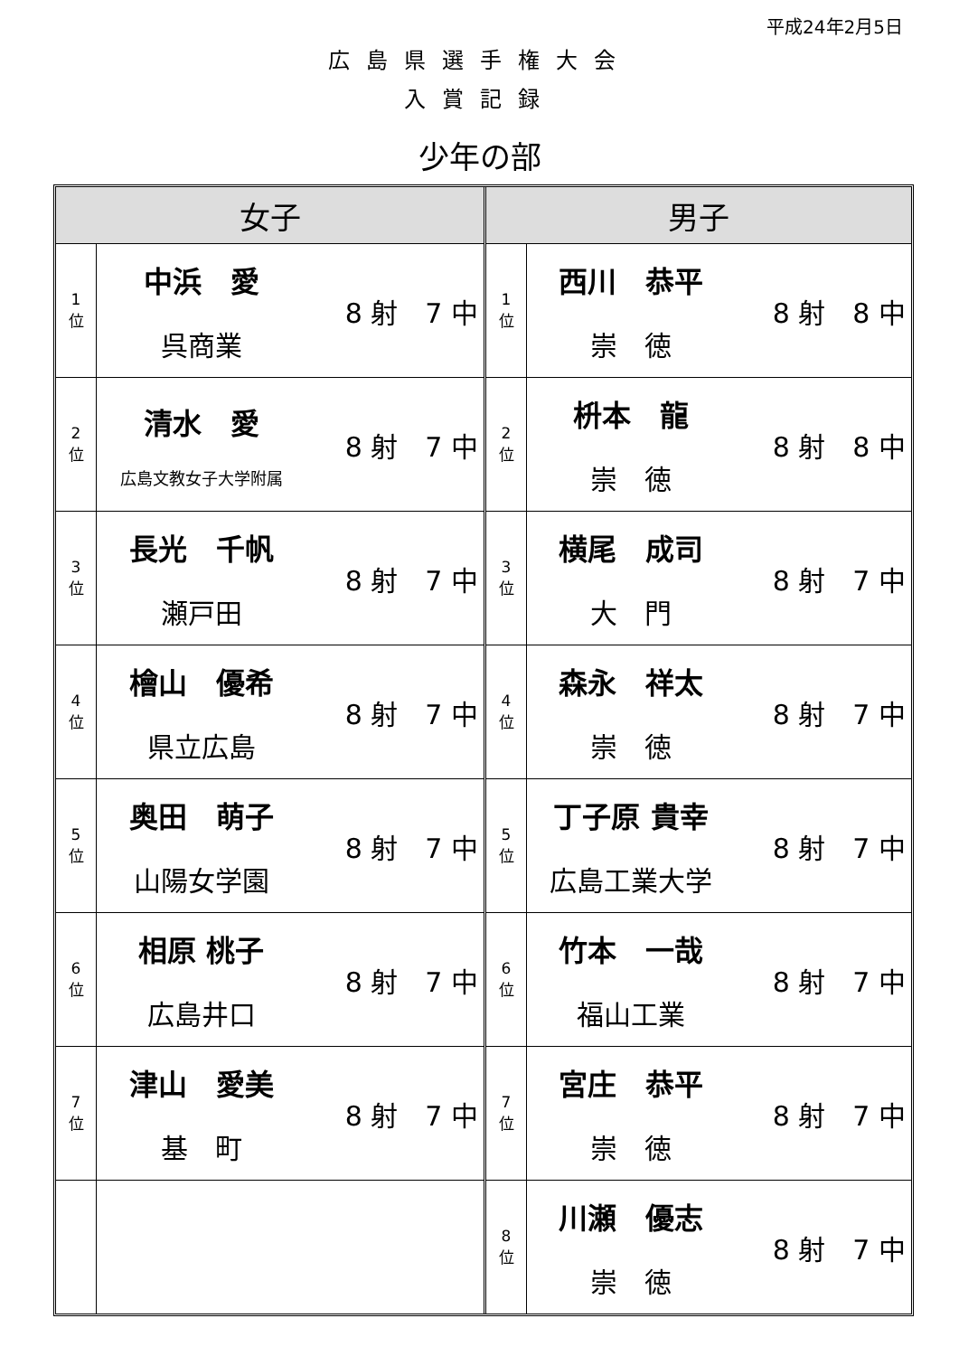平成24年2月5日
広島県選手権大会
入賞記録
少年の部
| 女子 | | |
| --- | --- | --- |
| 1 位 | 中浜 愛 呉商業 | 8 射 7 中 |
| 2 位 | 清水 愛 広島文教女子大学附属 | 8 射 7 中 |
| 3 位 | 長光 千帆 瀬戸田 | 8 射 7 中 |
| 4 位 | 檜山 優希 県立広島 | 8 射 7 中 |
| 5 位 | 奥田 萌子 山陽女学園 | 8 射 7 中 |
| 6 位 | 相原 桃子 広島井口 | 8 射 7 中 |
| 7 位 | 津山 愛美 基 町 | 8 射 7 中 |
| 男子 | | |
| --- | --- | --- |
| 1 位 | 西川 恭平 崇 徳 | 8 射 8 中 |
| 2 位 | 枡本 龍 崇 徳 | 8 射 8 中 |
| 3 位 | 横尾 成司 大 門 | 8 射 7 中 |
| 4 位 | 森永 祥太 崇 徳 | 8 射 7 中 |
| 5 位 | 丁子原 貴幸 広島工業大学 | 8 射 7 中 |
| 6 位 | 竹本 一哉 福山工業 | 8 射 7 中 |
| 7 位 | 宮庄 恭平 崇 徳 | 8 射 7 中 |
| 8 位 | 川瀬 優志 崇 徳 | 8 射 7 中 |